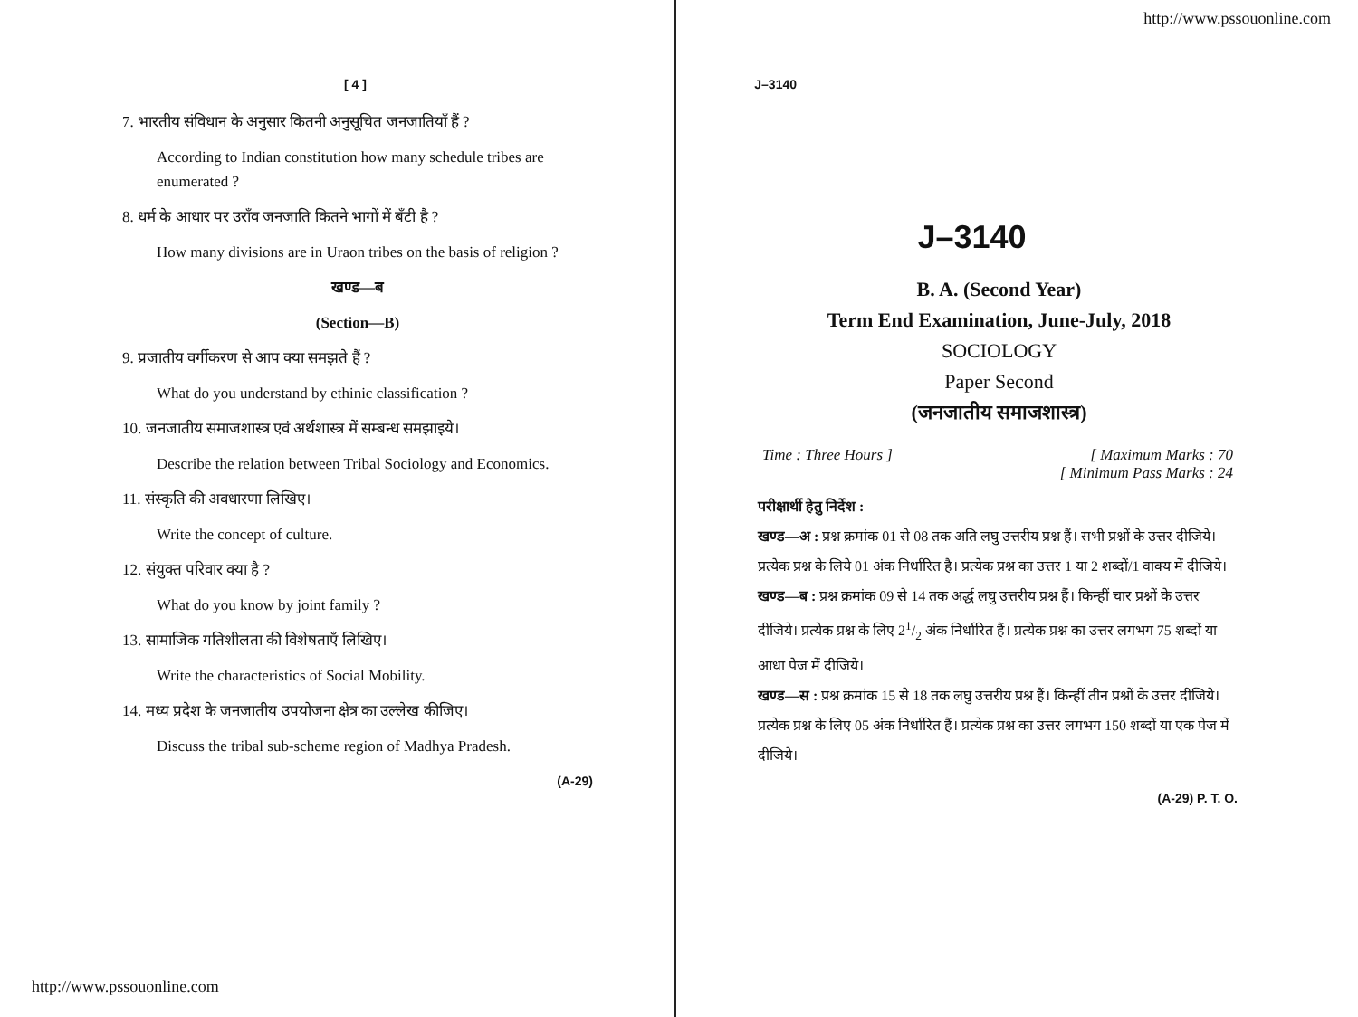[ 4 ] J–3140
7. भारतीय संविधान के अनुसार कितनी अनुसूचित जनजातियाँ हैं ?
According to Indian constitution how many schedule tribes are enumerated ?
8. धर्म के आधार पर उराँव जनजाति कितने भागों में बँटी है ?
How many divisions are in Uraon tribes on the basis of religion ?
खण्ड—ब
(Section—B)
9. प्रजातीय वर्गीकरण से आप क्या समझते हैं ?
What do you understand by ethinic classification ?
10. जनजातीय समाजशास्त्र एवं अर्थशास्त्र में सम्बन्ध समझाइये।
Describe the relation between Tribal Sociology and Economics.
11. संस्कृति की अवधारणा लिखिए।
Write the concept of culture.
12. संयुक्त परिवार क्या है ?
What do you know by joint family ?
13. सामाजिक गतिशीलता की विशेषताएँ लिखिए।
Write the characteristics of Social Mobility.
14. मध्य प्रदेश के जनजातीय उपयोजना क्षेत्र का उल्लेख कीजिए।
Discuss the tribal sub-scheme region of Madhya Pradesh.
(A-29)
http://www.pssouonline.com
http://www.pssouonline.com
J–3140
B. A. (Second Year)
Term End Examination, June-July, 2018
SOCIOLOGY
Paper Second
(जनजातीय समाजशास्त्र)
Time : Three Hours ] [ Maximum Marks : 70
[ Minimum Pass Marks : 24
परीक्षार्थी हेतु निर्देश :
खण्ड—अ : प्रश्न क्रमांक 01 से 08 तक अति लघु उत्तरीय प्रश्न हैं। सभी प्रश्नों के उत्तर दीजिये। प्रत्येक प्रश्न के लिये 01 अंक निर्धारित है। प्रत्येक प्रश्न का उत्तर 1 या 2 शब्दों/1 वाक्य में दीजिये।
खण्ड—ब : प्रश्न क्रमांक 09 से 14 तक अर्द्ध लघु उत्तरीय प्रश्न हैं। किन्हीं चार प्रश्नों के उत्तर दीजिये। प्रत्येक प्रश्न के लिए 21/2 अंक निर्धारित हैं। प्रत्येक प्रश्न का उत्तर लगभग 75 शब्दों या आधा पेज में दीजिये।
खण्ड—स : प्रश्न क्रमांक 15 से 18 तक लघु उत्तरीय प्रश्न हैं। किन्हीं तीन प्रश्नों के उत्तर दीजिये। प्रत्येक प्रश्न के लिए 05 अंक निर्धारित हैं। प्रत्येक प्रश्न का उत्तर लगभग 150 शब्दों या एक पेज में दीजिये।
(A-29) P. T. O.